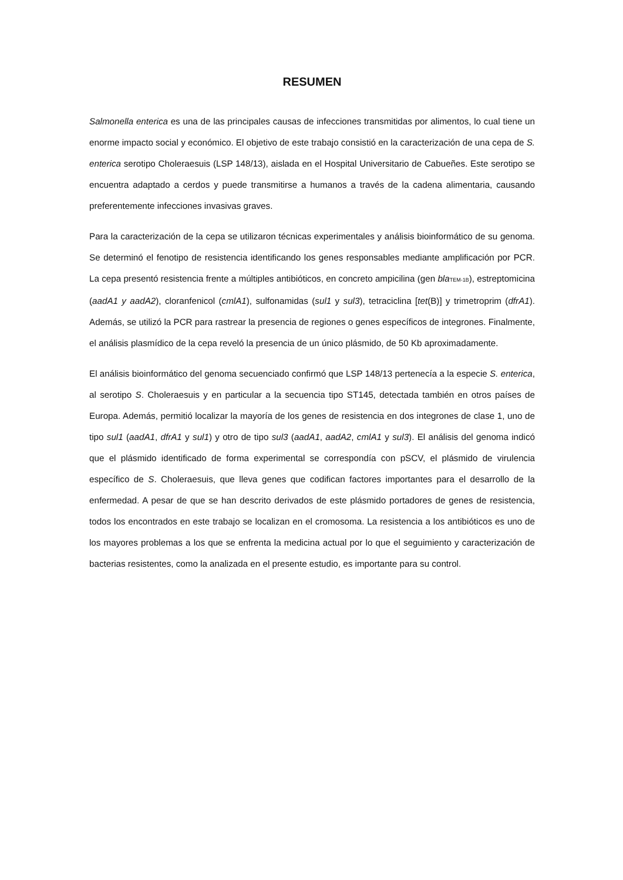RESUMEN
Salmonella enterica es una de las principales causas de infecciones transmitidas por alimentos, lo cual tiene un enorme impacto social y económico. El objetivo de este trabajo consistió en la caracterización de una cepa de S. enterica serotipo Choleraesuis (LSP 148/13), aislada en el Hospital Universitario de Cabueñes. Este serotipo se encuentra adaptado a cerdos y puede transmitirse a humanos a través de la cadena alimentaria, causando preferentemente infecciones invasivas graves.
Para la caracterización de la cepa se utilizaron técnicas experimentales y análisis bioinformático de su genoma. Se determinó el fenotipo de resistencia identificando los genes responsables mediante amplificación por PCR. La cepa presentó resistencia frente a múltiples antibióticos, en concreto ampicilina (gen bla<sub>TEM-1B</sub>), estreptomicina (aadA1 y aadA2), cloranfenicol (cmlA1), sulfonamidas (sul1 y sul3), tetraciclina [tet(B)] y trimetroprim (dfrA1). Además, se utilizó la PCR para rastrear la presencia de regiones o genes específicos de integrones. Finalmente, el análisis plasmídico de la cepa reveló la presencia de un único plásmido, de 50 Kb aproximadamente.
El análisis bioinformático del genoma secuenciado confirmó que LSP 148/13 pertenecía a la especie S. enterica, al serotipo S. Choleraesuis y en particular a la secuencia tipo ST145, detectada también en otros países de Europa. Además, permitió localizar la mayoría de los genes de resistencia en dos integrones de clase 1, uno de tipo sul1 (aadA1, dfrA1 y sul1) y otro de tipo sul3 (aadA1, aadA2, cmlA1 y sul3). El análisis del genoma indicó que el plásmido identificado de forma experimental se correspondía con pSCV, el plásmido de virulencia específico de S. Choleraesuis, que lleva genes que codifican factores importantes para el desarrollo de la enfermedad. A pesar de que se han descrito derivados de este plásmido portadores de genes de resistencia, todos los encontrados en este trabajo se localizan en el cromosoma. La resistencia a los antibióticos es uno de los mayores problemas a los que se enfrenta la medicina actual por lo que el seguimiento y caracterización de bacterias resistentes, como la analizada en el presente estudio, es importante para su control.